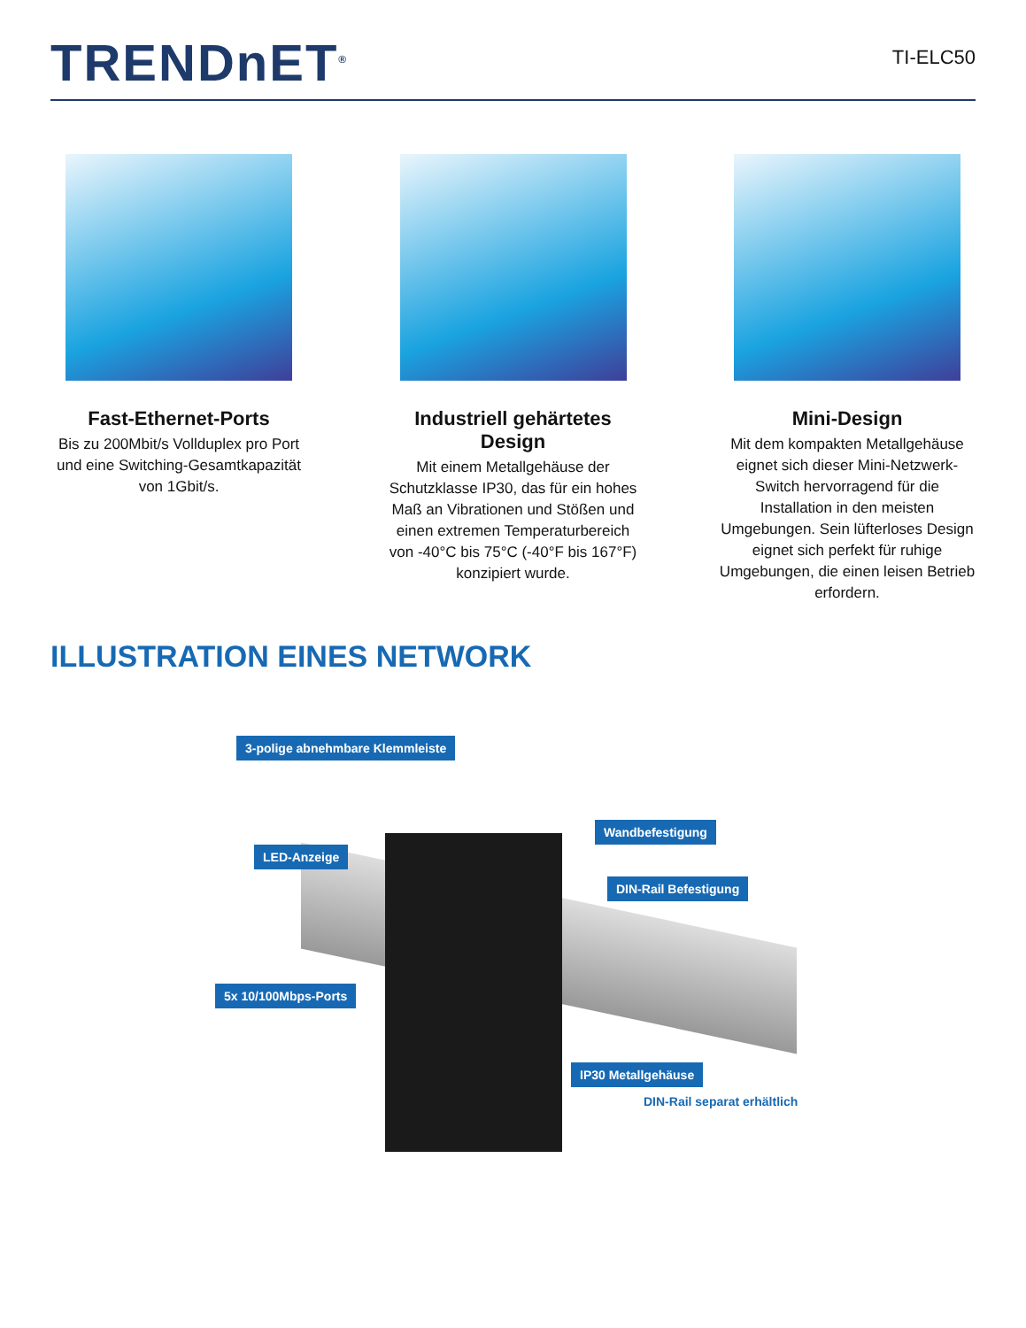TRENDnET<sup>®</sup>
TI-ELC50
Fast-Ethernet-Ports
Bis zu 200Mbit/s Vollduplex pro Port und eine Switching-Gesamtkapazität von 1Gbit/s.
Industriell gehärtetes Design
Mit einem Metallgehäuse der Schutzklasse IP30, das für ein hohes Maß an Vibrationen und Stößen und einen extremen Temperaturbereich von -40°C bis 75°C (-40°F bis 167°F) konzipiert wurde.
Mini-Design
Mit dem kompakten Metallgehäuse eignet sich dieser Mini-Netzwerk-Switch hervorragend für die Installation in den meisten Umgebungen. Sein lüfterloses Design eignet sich perfekt für ruhige Umgebungen, die einen leisen Betrieb erfordern.
ILLUSTRATION EINES NETWORK
3-polige abnehmbare Klemmleiste
Wandbefestigung
LED-Anzeige
DIN-Rail Befestigung
5x 10/100Mbps-Ports
IP30 Metallgehäuse
DIN-Rail separat erhältlich